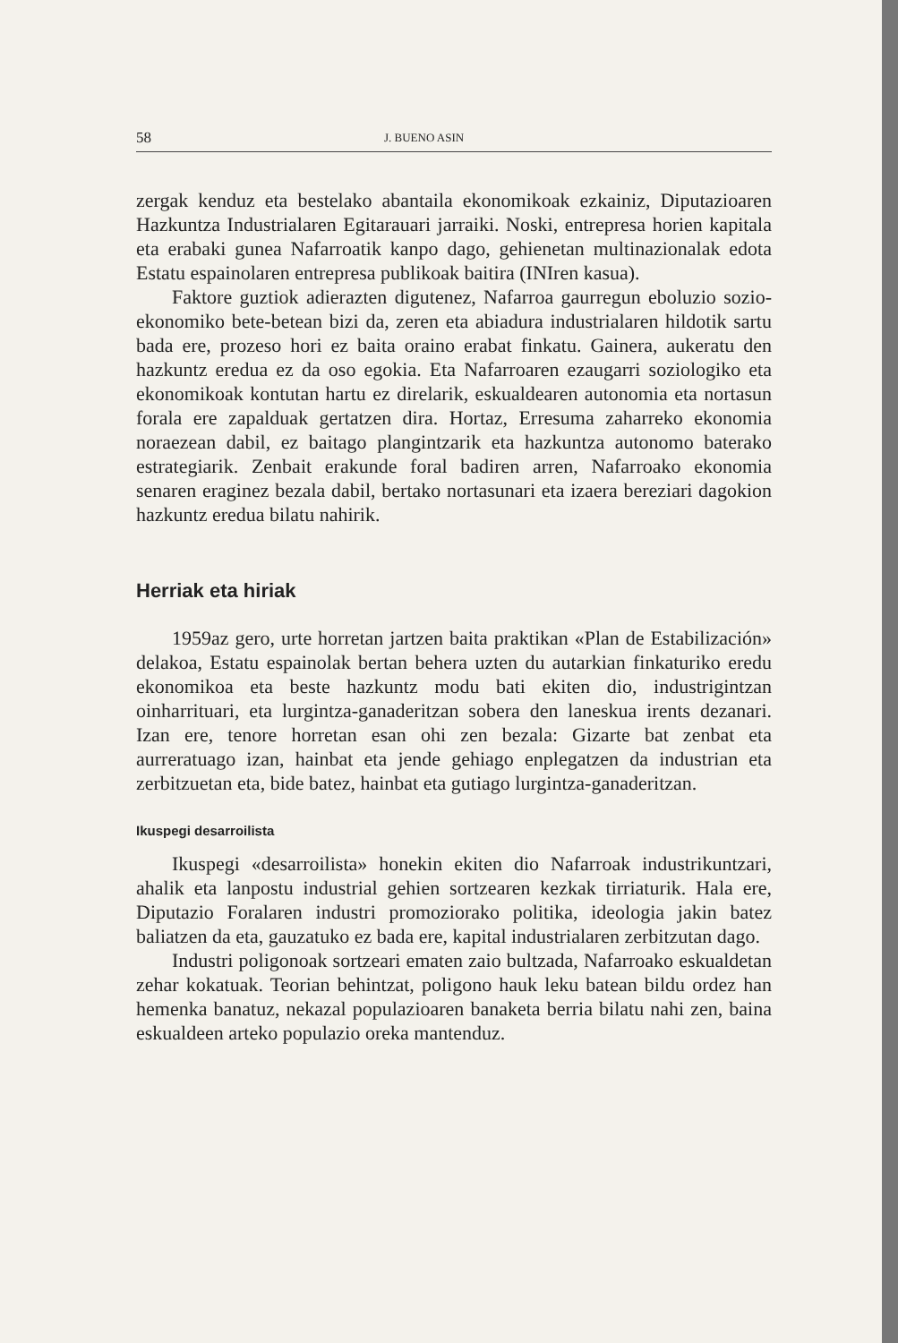58 J. BUENO ASIN
zergak kenduz eta bestelako abantaila ekonomikoak ezkainiz, Diputazioaren Hazkuntza Industrialaren Egitarauari jarraiki. Noski, entrepresa horien kapitala eta erabaki gunea Nafarroatik kanpo dago, gehienetan multinazionalak edota Estatu espainolaren entrepresa publikoak baitira (INIren kasua).
Faktore guztiok adierazten digutenez, Nafarroa gaurregun eboluzio sozio-ekonomiko bete-betean bizi da, zeren eta abiadura industrialaren hildotik sartu bada ere, prozeso hori ez baita oraino erabat finkatu. Gainera, aukeratu den hazkuntz eredua ez da oso egokia. Eta Nafarroaren ezaugarri soziologiko eta ekonomikoak kontutan hartu ez direlarik, eskualdearen autonomia eta nortasun forala ere zapalduak gertatzen dira. Hortaz, Erresuma zaharreko ekonomia noraezean dabil, ez baitago plangintzarik eta hazkuntza autonomo baterako estrategiarik. Zenbait erakunde foral badiren arren, Nafarroako ekonomia senaren eraginez bezala dabil, bertako nortasunari eta izaera bereziari dagokion hazkuntz eredua bilatu nahirik.
Herriak eta hiriak
1959az gero, urte horretan jartzen baita praktikan «Plan de Estabilización» delakoa, Estatu espainolak bertan behera uzten du autarkian finkaturiko eredu ekonomikoa eta beste hazkuntz modu bati ekiten dio, industrigintzan oinharrituari, eta lurgintza-ganaderitzan sobera den laneskua irents dezanari. Izan ere, tenore horretan esan ohi zen bezala: Gizarte bat zenbat eta aurreratuago izan, hainbat eta jende gehiago enplegatzen da industrian eta zerbitzuetan eta, bide batez, hainbat eta gutiago lurgintza-ganaderitzan.
Ikuspegi desarroilista
Ikuspegi «desarroilista» honekin ekiten dio Nafarroak industrikuntzari, ahalik eta lanpostu industrial gehien sortzearen kezkak tirriaturik. Hala ere, Diputazio Foralaren industri promoziorako politika, ideologia jakin batez baliatzen da eta, gauzatuko ez bada ere, kapital industrialaren zerbitzutan dago.
Industri poligonoak sortzeari ematen zaio bultzada, Nafarroako eskualdetan zehar kokatuak. Teorian behintzat, poligono hauk leku batean bildu ordez han hemenka banatuz, nekazal populazioaren banaketa berria bilatu nahi zen, baina eskualdeen arteko populazio oreka mantenduz.